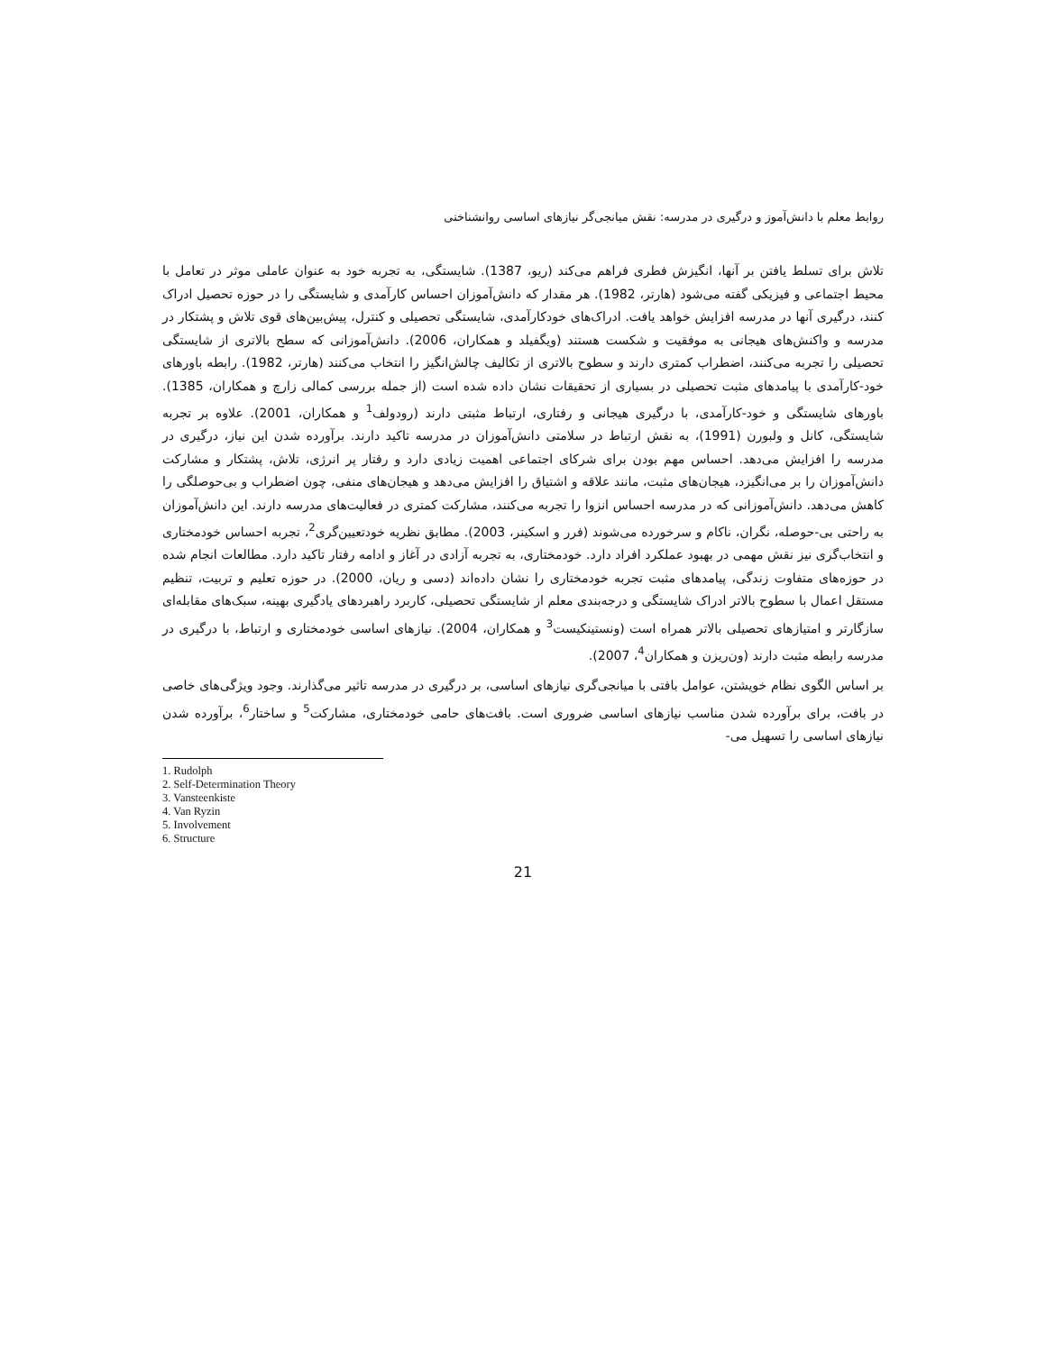روابط معلم با دانش‌آموز و درگیری در مدرسه: نقش میانجی‌گر نیازهای اساسی روانشناختی
تلاش برای تسلط یافتن بر آنها، انگیزش فطری فراهم می‌کند (ریو، 1387). شایستگی، به تجربه خود به عنوان عاملی موثر در تعامل با محیط اجتماعی و فیزیکی گفته می‌شود (هارتر، 1982). هر مقدار که دانش‌آموزان احساس کارآمدی و شایستگی را در حوزه تحصیل ادراک کنند، درگیری آنها در مدرسه افزایش خواهد یافت. ادراک‌های خودکارآمدی، شایستگی تحصیلی و کنترل، پیش‌بین‌های قوی تلاش و پشتکار در مدرسه و واکنش‌های هیجانی به موفقیت و شکست هستند (ویگفیلد و همکاران، 2006). دانش‌آموزانی که سطح بالاتری از شایستگی تحصیلی را تجربه می‌کنند، اضطراب کمتری دارند و سطوح بالاتری از تکالیف چالش‌انگیز را انتخاب می‌کنند (هارتر، 1982). رابطه باورهای خود-کارآمدی با پیامدهای مثبت تحصیلی در بسیاری از تحقیقات نشان داده شده است (از جمله بررسی کمالی زارچ و همکاران، 1385). باورهای شایستگی و خود-کارآمدی، با درگیری هیجانی و رفتاری، ارتباط مثبتی دارند (رودولف<sup>1</sup> و همکاران، 2001). علاوه بر تجربه شایستگی، کانل و ولبورن (1991)، به نقش ارتباط در سلامتی دانش‌آموزان در مدرسه تاکید دارند. برآورده شدن این نیاز، درگیری در مدرسه را افزایش می‌دهد. احساس مهم بودن برای شرکای اجتماعی اهمیت زیادی دارد و رفتار پر انرژی، تلاش، پشتکار و مشارکت دانش‌آموزان را بر می‌انگیزد، هیجان‌های مثبت، مانند علاقه و اشتیاق را افزایش می‌دهد و هیجان‌های منفی، چون اضطراب و بی‌حوصلگی را کاهش می‌دهد. دانش‌آموزانی که در مدرسه احساس انزوا را تجربه می‌کنند، مشارکت کمتری در فعالیت‌های مدرسه دارند. این دانش‌آموزان به راحتی بی-حوصله، نگران، ناکام و سرخورده می‌شوند (فرر و اسکینر، 2003). مطابق نظریه خودتعیین‌گری<sup>2</sup>، تجربه احساس خودمختاری و انتخاب‌گری نیز نقش مهمی در بهبود عملکرد افراد دارد. خودمختاری، به تجربه آزادی در آغاز و ادامه رفتار تاکید دارد. مطالعات انجام شده در حوزه‌های متفاوت زندگی، پیامدهای مثبت تجربه خودمختاری را نشان داده‌اند (دسی و ریان، 2000). در حوزه تعلیم و تربیت، تنظیم مستقل اعمال با سطوح بالاتر ادراک شایستگی و درجه‌بندی معلم از شایستگی تحصیلی، کاربرد راهبردهای یادگیری بهینه، سبک‌های مقابله‌ای سازگارتر و امتیازهای تحصیلی بالاتر همراه است (ونستینکیست<sup>3</sup> و همکاران، 2004). نیازهای اساسی خودمختاری و ارتباط، با درگیری در مدرسه رابطه مثبت دارند (ون‌ریزن و همکاران<sup>4</sup>، 2007).
بر اساس الگوی نظام خویشتن، عوامل بافتی با میانجی‌گری نیازهای اساسی، بر درگیری در مدرسه تاثیر می‌گذارند. وجود ویژگی‌های خاصی در بافت، برای برآورده شدن مناسب نیازهای اساسی ضروری است. بافت‌های حامی خودمختاری، مشارکت<sup>5</sup> و ساختار<sup>6</sup>، برآورده شدن نیازهای اساسی را تسهیل می-
1. Rudolph
2. Self-Determination Theory
3. Vansteenkiste
4. Van Ryzin
5. Involvement
6. Structure
21